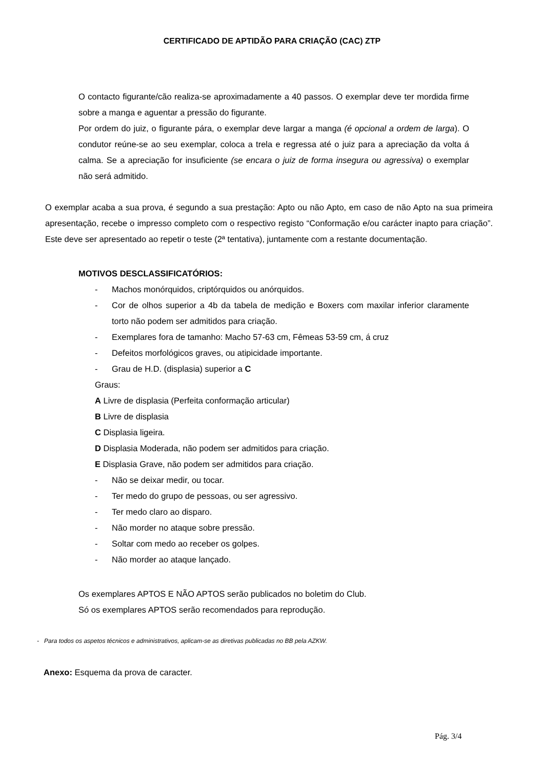CERTIFICADO DE APTIDÃO PARA CRIAÇÃO (CAC) ZTP
O contacto figurante/cão realiza-se aproximadamente a 40 passos. O exemplar deve ter mordida firme sobre a manga e aguentar a pressão do figurante.
Por ordem do juiz, o figurante pára, o exemplar deve largar a manga (é opcional a ordem de larga). O condutor reúne-se ao seu exemplar, coloca a trela e regressa até o juiz para a apreciação da volta á calma. Se a apreciação for insuficiente (se encara o juiz de forma insegura ou agressiva) o exemplar não será admitido.
O exemplar acaba a sua prova, é segundo a sua prestação: Apto ou não Apto, em caso de não Apto na sua primeira apresentação, recebe o impresso completo com o respectivo registo “Conformação e/ou carácter inapto para criação”. Este deve ser apresentado ao repetir o teste (2ª tentativa), juntamente com a restante documentação.
MOTIVOS DESCLASSIFICATÓRIOS:
- Machos monórquidos, criptórquidos ou anórquidos.
- Cor de olhos superior a 4b da tabela de medição e Boxers com maxilar inferior claramente torto não podem ser admitidos para criação.
- Exemplares fora de tamanho: Macho 57-63 cm, Fêmeas 53-59 cm, á cruz
- Defeitos morfológicos graves, ou atipicidade importante.
- Grau de H.D. (displasia) superior a C
Graus:
A Livre de displasia (Perfeita conformação articular)
B Livre de displasia
C Displasia ligeira.
D Displasia Moderada, não podem ser admitidos para criação.
E Displasia Grave, não podem ser admitidos para criação.
- Não se deixar medir, ou tocar.
- Ter medo do grupo de pessoas, ou ser agressivo.
- Ter medo claro ao disparo.
- Não morder no ataque sobre pressão.
- Soltar com medo ao receber os golpes.
- Não morder ao ataque lançado.
Os exemplares APTOS E NÃO APTOS serão publicados no boletim do Club.
Só os exemplares APTOS serão recomendados para reprodução.
- Para todos os aspetos técnicos e administrativos, aplicam-se as diretivas publicadas no BB pela AZKW.
Anexo: Esquema da prova de caracter.
Pág. 3/4